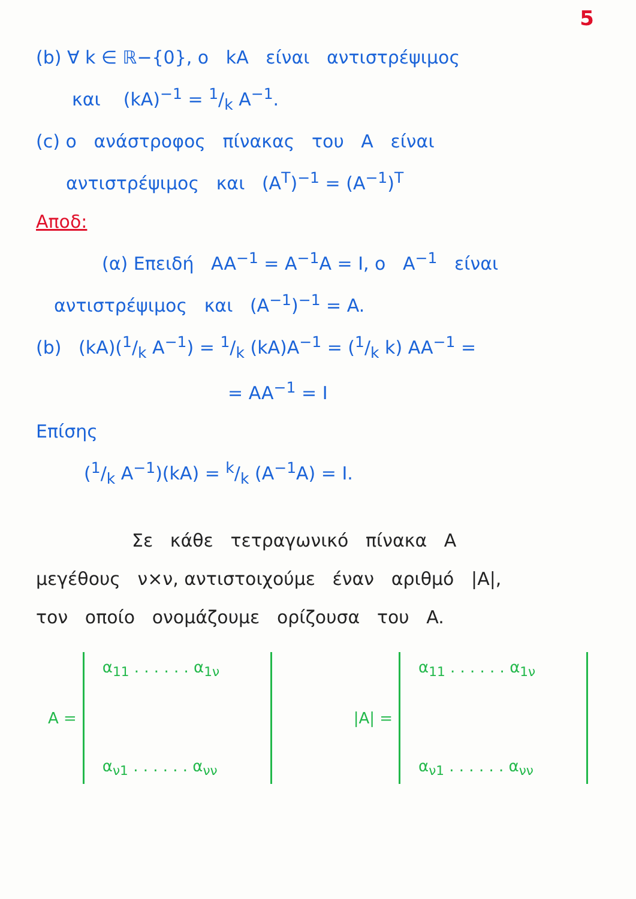5
(b) ∀ k ∈ ℝ−{0}, ο kA είναι αντιστρέψιμος
και (kA)<sup>−1</sup> = 1/k A<sup>−1</sup>.
(c) ο ανάστροφος πίνακας του A είναι
αντιστρέψιμος και (A<sup>T</sup>)<sup>−1</sup> = (A<sup>−1</sup>)<sup>T</sup>
Αποδ:
(α) Επειδή AA<sup>−1</sup> = A<sup>−1</sup>A = I, ο A<sup>−1</sup> είναι
αντιστρέψιμος και (A<sup>−1</sup>)<sup>−1</sup> = A.
(b) (kA)(1/k A<sup>−1</sup>) = 1/k (kA)A<sup>−1</sup> = (1/k k) AA<sup>−1</sup> =
= AA<sup>−1</sup> = I
Επίσης
(1/k A<sup>−1</sup>)(kA) = k/k (A<sup>−1</sup>A) = I.
Σε κάθε τετραγωνικό πίνακα A
μεγέθους ν×ν, αντιστοιχούμε έναν αριθμό |A|,
τον οποίο ονομάζουμε ορίζουσα του A.
A =
α<sub>11</sub> . . . . . . α<sub>1ν</sub>
α<sub>ν1</sub> . . . . . . α<sub>νν</sub>
|A| =
α<sub>11</sub> . . . . . . α<sub>1ν</sub>
α<sub>ν1</sub> . . . . . . α<sub>νν</sub>